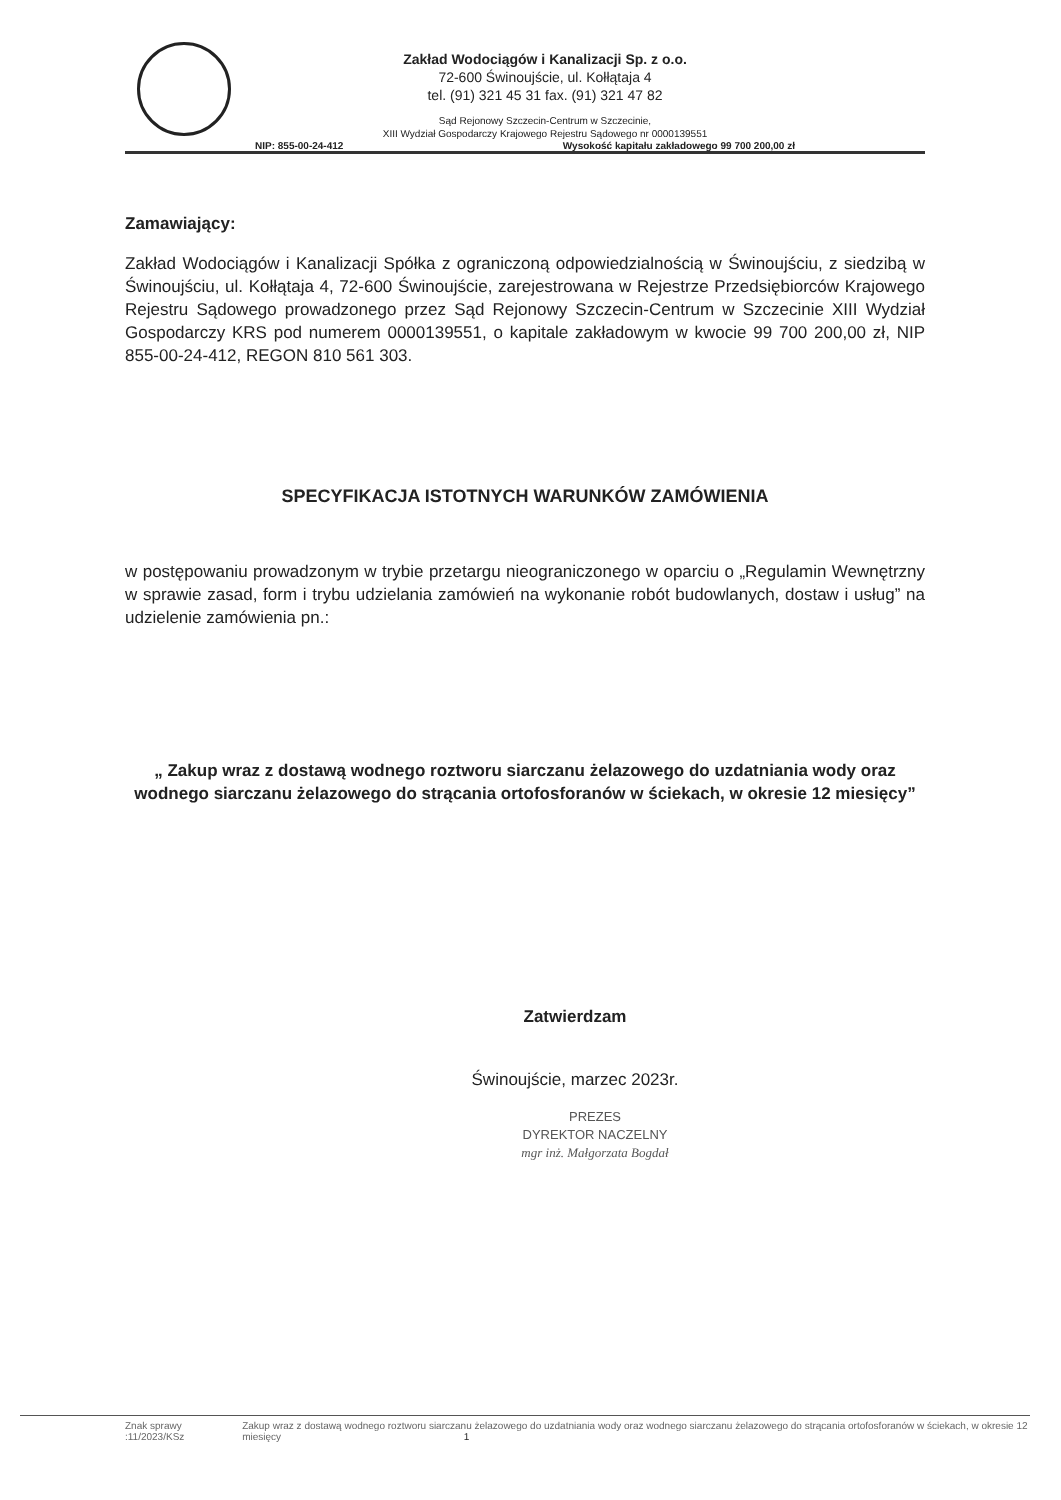Zakład Wodociągów i Kanalizacji Sp. z o.o.
72-600 Świnoujście, ul. Kołłątaja 4
tel. (91) 321 45 31 fax. (91) 321 47 82
Sąd Rejonowy Szczecin-Centrum w Szczecinie,
XIII Wydział Gospodarczy Krajowego Rejestru Sądowego nr 0000139551
NIP: 855-00-24-412 Wysokość kapitału zakładowego 99 700 200,00 zł
Zamawiający:
Zakład Wodociągów i Kanalizacji Spółka z ograniczoną odpowiedzialnością w Świnoujściu, z siedzibą w Świnoujściu, ul. Kołłątaja 4, 72-600 Świnoujście, zarejestrowana w Rejestrze Przedsiębiorców Krajowego Rejestru Sądowego prowadzonego przez Sąd Rejonowy Szczecin-Centrum w Szczecinie XIII Wydział Gospodarczy KRS pod numerem 0000139551, o kapitale zakładowym w kwocie 99 700 200,00 zł, NIP 855-00-24-412, REGON 810 561 303.
SPECYFIKACJA ISTOTNYCH WARUNKÓW ZAMÓWIENIA
w postępowaniu prowadzonym w trybie przetargu nieograniczonego w oparciu o „Regulamin Wewnętrzny w sprawie zasad, form i trybu udzielania zamówień na wykonanie robót budowlanych, dostaw i usług” na udzielenie zamówienia pn.:
„ Zakup wraz z dostawą wodnego roztworu siarczanu żelazowego do uzdatniania wody oraz wodnego siarczanu żelazowego do strącania ortofosforanów w ściekach, w okresie 12 miesięcy”
Zatwierdzam
Świnoujście, marzec 2023r.
PREZES
DYREKTOR NACZELNY
mgr inż. Małgorzata Bogdał
Znak sprawy :11/2023/KSz Zakup wraz z dostawą wodnego roztworu siarczanu żelazowego do uzdatniania wody oraz wodnego siarczanu żelazowego do strącania ortofosforanów w ściekach, w okresie 12 miesięcy 1